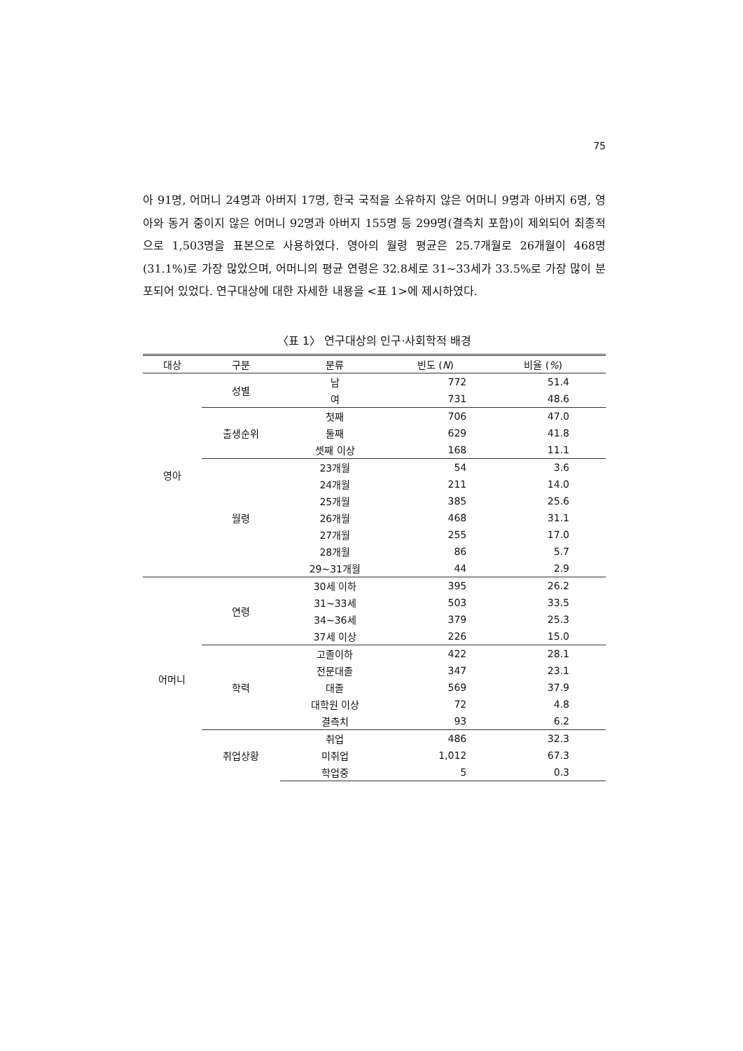75
아 91명, 어머니 24명과 아버지 17명, 한국 국적을 소유하지 않은 어머니 9명과 아버지 6명, 영아와 동거 중이지 않은 어머니 92명과 아버지 155명 등 299명(결측치 포함)이 제외되어 최종적으로 1,503명을 표본으로 사용하였다. 영아의 월령 평균은 25.7개월로 26개월이 468명(31.1%)로 가장 많았으며, 어머니의 평균 연령은 32.8세로 31~33세가 33.5%로 가장 많이 분포되어 있었다. 연구대상에 대한 자세한 내용을 <표 1>에 제시하였다.
〈표 1〉 연구대상의 인구·사회학적 배경
| 대상 | 구분 | 분류 | 빈도 ( N ) | 비율 ( % ) |
| --- | --- | --- | --- | --- |
| 영아 | 성별 | 남 | 772 | 51.4 |
| | | 여 | 731 | 48.6 |
| | 출생순위 | 첫째 | 706 | 47.0 |
| | | 둘째 | 629 | 41.8 |
| | | 셋째 이상 | 168 | 11.1 |
| | 월령 | 23개월 | 54 | 3.6 |
| | | 24개월 | 211 | 14.0 |
| | | 25개월 | 385 | 25.6 |
| | | 26개월 | 468 | 31.1 |
| | | 27개월 | 255 | 17.0 |
| | | 28개월 | 86 | 5.7 |
| | | 29~31개월 | 44 | 2.9 |
| 어머니 | 연령 | 30세 이하 | 395 | 26.2 |
| | | 31~33세 | 503 | 33.5 |
| | | 34~36세 | 379 | 25.3 |
| | | 37세 이상 | 226 | 15.0 |
| | 학력 | 고졸이하 | 422 | 28.1 |
| | | 전문대졸 | 347 | 23.1 |
| | | 대졸 | 569 | 37.9 |
| | | 대학원 이상 | 72 | 4.8 |
| | | 결측치 | 93 | 6.2 |
| | 취업상황 | 취업 | 486 | 32.3 |
| | | 미취업 | 1,012 | 67.3 |
| | | 학업중 | 5 | 0.3 |